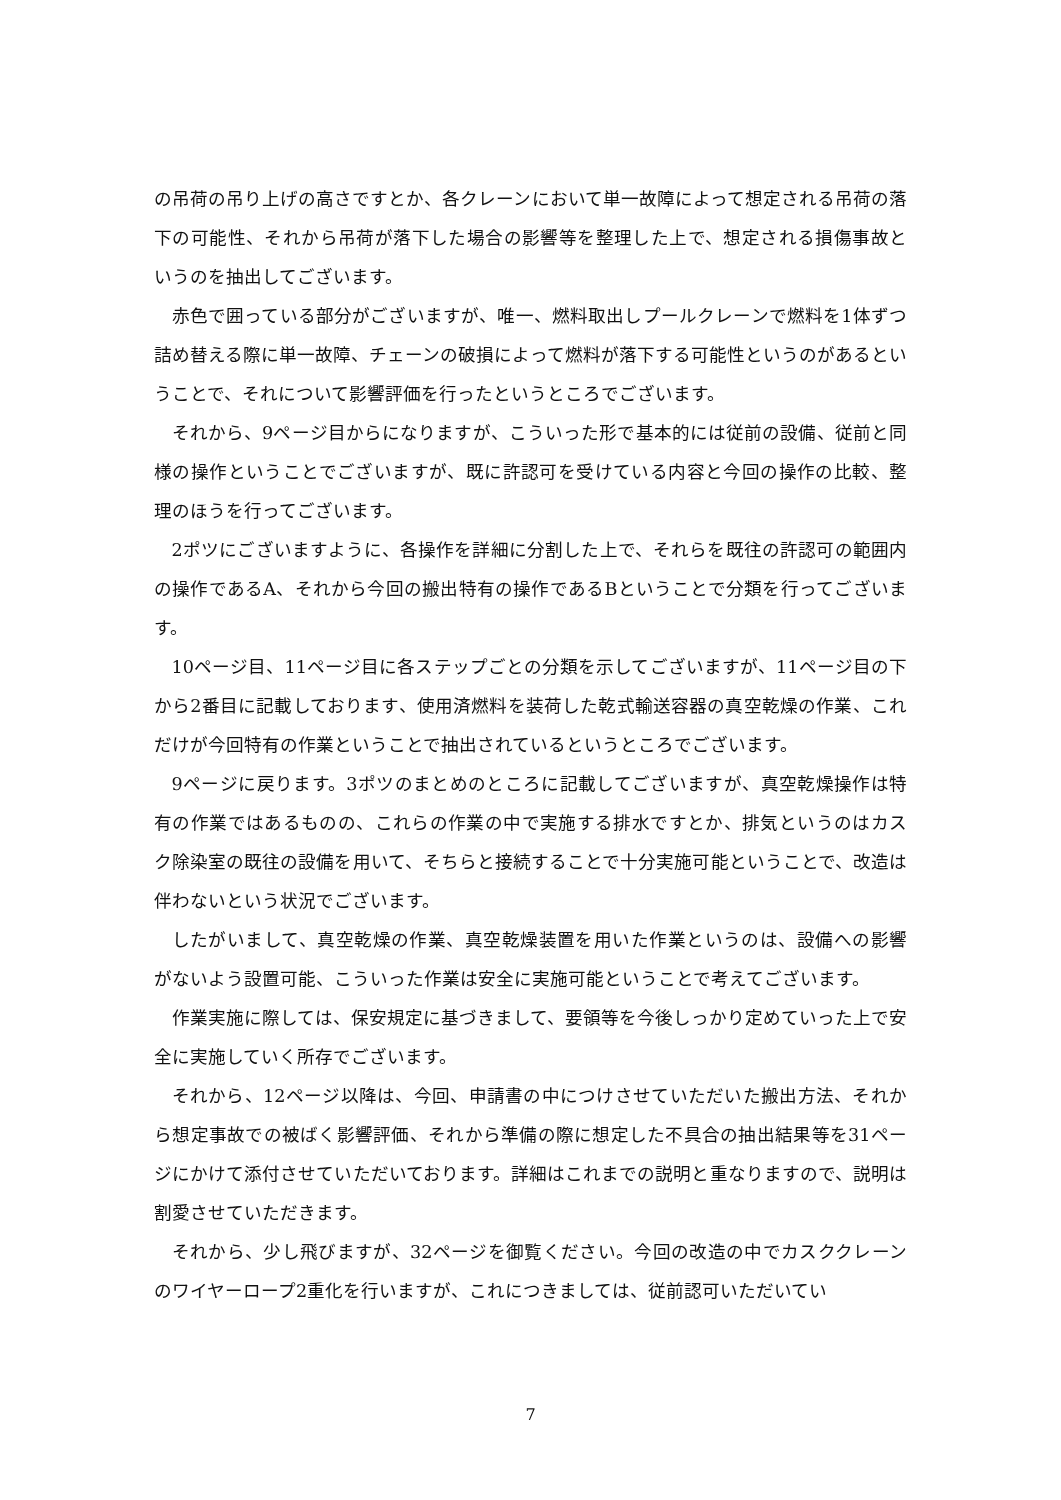の吊荷の吊り上げの高さですとか、各クレーンにおいて単一故障によって想定される吊荷の落下の可能性、それから吊荷が落下した場合の影響等を整理した上で、想定される損傷事故というのを抽出してございます。
赤色で囲っている部分がございますが、唯一、燃料取出しプールクレーンで燃料を1体ずつ詰め替える際に単一故障、チェーンの破損によって燃料が落下する可能性というのがあるということで、それについて影響評価を行ったというところでございます。
それから、9ページ目からになりますが、こういった形で基本的には従前の設備、従前と同様の操作ということでございますが、既に許認可を受けている内容と今回の操作の比較、整理のほうを行ってございます。
2ポツにございますように、各操作を詳細に分割した上で、それらを既往の許認可の範囲内の操作であるA、それから今回の搬出特有の操作であるBということで分類を行ってございます。
10ページ目、11ページ目に各ステップごとの分類を示してございますが、11ページ目の下から2番目に記載しております、使用済燃料を装荷した乾式輸送容器の真空乾燥の作業、これだけが今回特有の作業ということで抽出されているというところでございます。
9ページに戻ります。3ポツのまとめのところに記載してございますが、真空乾燥操作は特有の作業ではあるものの、これらの作業の中で実施する排水ですとか、排気というのはカスク除染室の既往の設備を用いて、そちらと接続することで十分実施可能ということで、改造は伴わないという状況でございます。
したがいまして、真空乾燥の作業、真空乾燥装置を用いた作業というのは、設備への影響がないよう設置可能、こういった作業は安全に実施可能ということで考えてございます。
作業実施に際しては、保安規定に基づきまして、要領等を今後しっかり定めていった上で安全に実施していく所存でございます。
それから、12ページ以降は、今回、申請書の中につけさせていただいた搬出方法、それから想定事故での被ばく影響評価、それから準備の際に想定した不具合の抽出結果等を31ページにかけて添付させていただいております。詳細はこれまでの説明と重なりますので、説明は割愛させていただきます。
それから、少し飛びますが、32ページを御覧ください。今回の改造の中でカスククレーンのワイヤーロープ2重化を行いますが、これにつきましては、従前認可いただいてい
7